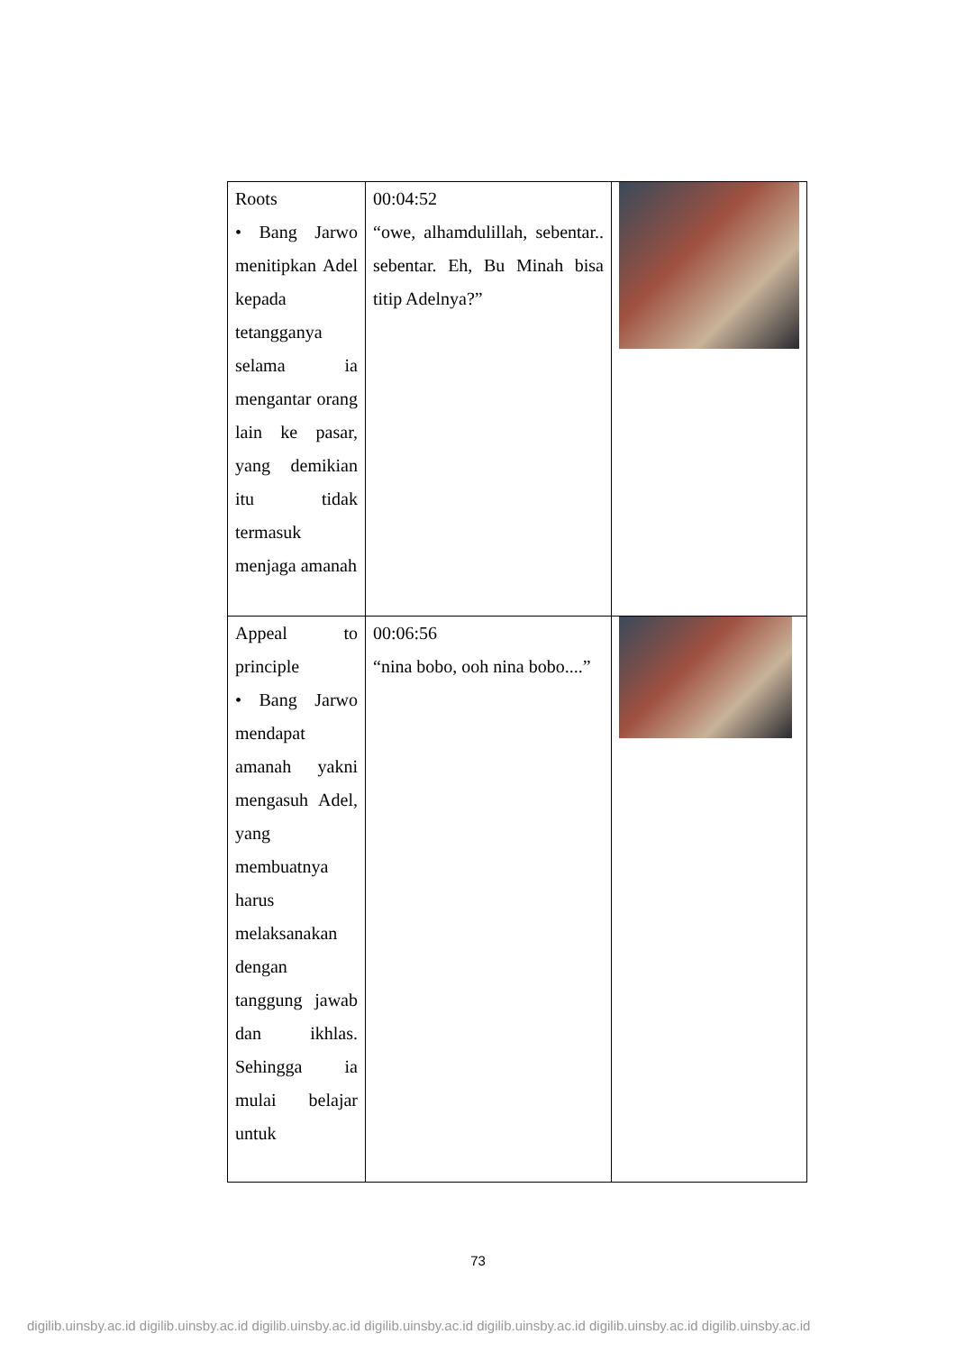| Roots • Bang Jarwo menitipkan Adel kepada tetangganya selama ia mengantar orang lain ke pasar, yang demikian itu tidak termasuk menjaga amanah | 00:04:52 “owe, alhamdulillah, sebentar.. sebentar. Eh, Bu Minah bisa titip Adelnya?” | |
| Appeal to principle • Bang Jarwo mendapat amanah yakni mengasuh Adel, yang membuatnya harus melaksanakan dengan tanggung jawab dan ikhlas. Sehingga ia mulai belajar untuk | 00:06:56 “nina bobo, ooh nina bobo....” | |
73
digilib.uinsby.ac.id digilib.uinsby.ac.id digilib.uinsby.ac.id digilib.uinsby.ac.id digilib.uinsby.ac.id digilib.uinsby.ac.id digilib.uinsby.ac.id